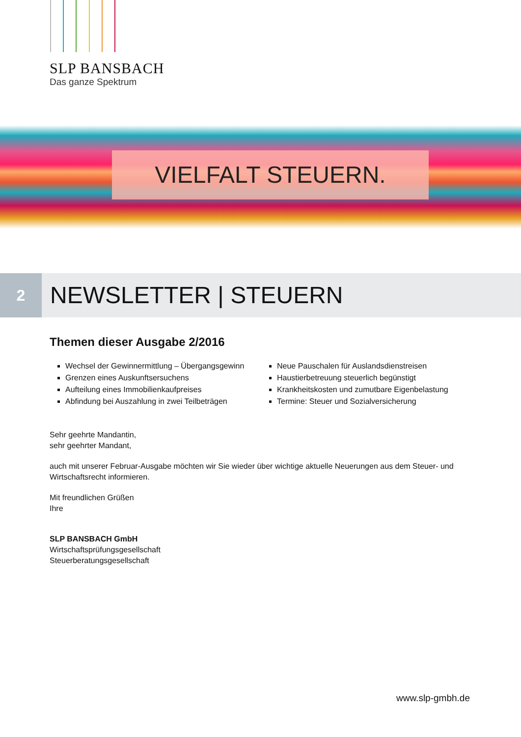SLP BANSBACH
Das ganze Spektrum
VIELFALT STEUERN.
2
NEWSLETTER | STEUERN
Themen dieser Ausgabe 2/2016
Wechsel der Gewinnermittlung – Übergangsgewinn
Grenzen eines Auskunftsersuchens
Aufteilung eines Immobilienkaufpreises
Abfindung bei Auszahlung in zwei Teilbeträgen
Neue Pauschalen für Auslandsdienstreisen
Haustierbetreuung steuerlich begünstigt
Krankheitskosten und zumutbare Eigenbelastung
Termine: Steuer und Sozialversicherung
Sehr geehrte Mandantin,
sehr geehrter Mandant,
auch mit unserer Februar-Ausgabe möchten wir Sie wieder über wichtige aktuelle Neuerungen aus dem Steuer- und Wirtschaftsrecht informieren.
Mit freundlichen Grüßen
Ihre
SLP BANSBACH GmbH
Wirtschaftsprüfungsgesellschaft
Steuerberatungsgesellschaft
www.slp-gmbh.de